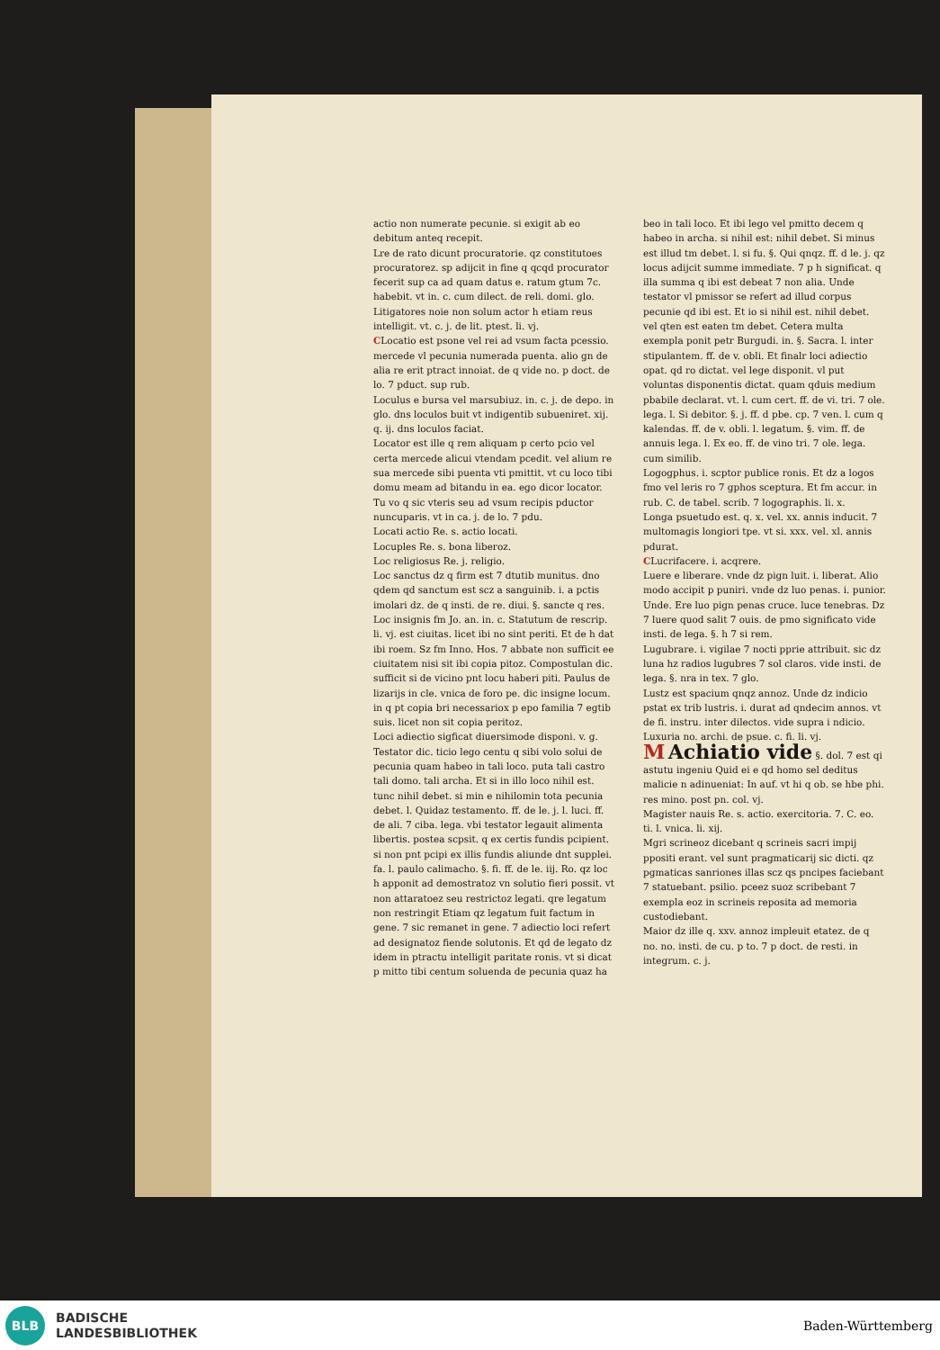actio non numerate pecunie. si exigit ab eo debitum anteq recepit.
Lre de rato dicunt procuratorie. qz constitutoes procuratorez. sp adijcit in fine q qcqd procurator fecerit sup ca ad quam datus e. ratum gtum 7c. habebit. vt in. c. cum dilect. de reli. domi. glo.
Litigatores noie non solum actor h etiam reus intelligit. vt. c. j. de lit. ptest. li. vj.
CLocatio est psone vel rei ad vsum facta pcessio. mercede vl pecunia numerada puenta. alio gn de alia re erit ptract innoiat. de q vide no. p doct. de lo. 7 pduct. sup rub.
Loculus e bursa vel marsubiuz. in. c. j. de depo. in glo. dns loculos buit vt indigentib subueniret. xij. q. ij. dns loculos faciat.
Locator est ille q rem aliquam p certo pcio vel certa mercede alicui vtendam pcedit. vel alium re sua mercede sibi puenta vti pmittit. vt cu loco tibi domu meam ad bitandu in ea. ego dicor locator. Tu vo q sic vteris seu ad vsum recipis pductor nuncuparis. vt in ca. j. de lo. 7 pdu.
Locati actio Re. s. actio locati.
Locuples Re. s. bona liberoz.
Loc religiosus Re. j. religio.
Loc sanctus dz q firm est 7 dtutib munitus. dno qdem qd sanctum est scz a sanguinib. i. a pctis imolari dz. de q insti. de re. diui. §. sancte q res.
Loc insignis fm Jo. an. in. c. Statutum de rescrip. li. vj. est ciuitas. licet ibi no sint periti. Et de h dat ibi roem. Sz fm Inno. Hos. 7 abbate non sufficit ee ciuitatem nisi sit ibi copia pitoz. Compostulan dic. sufficit si de vicino pnt locu haberi piti. Paulus de lizarijs in cle. vnica de foro pe. dic insigne locum. in q pt copia bri necessariox p epo familia 7 egtib suis. licet non sit copia peritoz.
Loci adiectio sigficat diuersimode disponi. v. g. Testator dic. ticio lego centu q sibi volo solui de pecunia quam habeo in tali loco. puta tali castro tali domo. tali archa. Et si in illo loco nihil est. tunc nihil debet. si min e nihilomin tota pecunia debet. l. Quidaz testamento. ff. de le. j. l. luci. ff. de ali. 7 ciba. lega. vbi testator legauit alimenta libertis. postea scpsit. q ex certis fundis pcipient. si non pnt pcipi ex illis fundis aliunde dnt supplei. fa. l. paulo calimacho. §. fi. ff. de le. iij. Ro. qz loc h apponit ad demostratoz vn solutio fieri possit. vt non attaratoez seu restrictoz legati. qre legatum non restringit Etiam qz legatum fuit factum in gene. 7 sic remanet in gene. 7 adiectio loci refert ad designatoz fiende solutonis. Et qd de legato dz idem in ptractu intelligit paritate ronis. vt si dicat p mitto tibi centum soluenda de pecunia quaz ha
beo in tali loco. Et ibi lego vel pmitto decem q habeo in archa. si nihil est: nihil debet. Si minus est illud tm debet. l. si fu. §. Qui qnqz. ff. d le. j. qz locus adijcit summe immediate. 7 p h significat. q illa summa q ibi est debeat 7 non alia. Unde testator vl pmissor se refert ad illud corpus pecunie qd ibi est. Et io si nihil est. nihil debet. vel qten est eaten tm debet. Cetera multa exempla ponit petr Burgudi. in. §. Sacra. l. inter stipulantem. ff. de v. obli. Et finalr loci adiectio opat. qd ro dictat. vel lege disponit. vl put voluntas disponentis dictat. quam qduis medium pbabile declarat. vt. l. cum cert. ff. de vi. tri. 7 ole. lega. l. Si debitor. §. j. ff. d pbe. cp. 7 ven. l. cum q kalendas. ff. de v. obli. l. legatum. §. vim. ff. de annuis lega. l. Ex eo. ff. de vino tri. 7 ole. lega. cum similib.
Logogphus. i. scptor publice ronis. Et dz a logos fmo vel leris ro 7 gphos sceptura. Et fm accur. in rub. C. de tabel. scrib. 7 logographis. li. x.
Longa psuetudo est. q. x. vel. xx. annis inducit. 7 multomagis longiori tpe. vt si. xxx. vel. xl. annis pdurat.
CLucrifacere. i. acqrere.
Luere e liberare. vnde dz pign luit. i. liberat. Alio modo accipit p puniri. vnde dz luo penas. i. punior. Unde. Ere luo pign penas cruce. luce tenebras. Dz 7 luere quod salit 7 ouis. de pmo significato vide insti. de lega. §. h 7 si rem.
Lugubrare. i. vigilae 7 nocti pprie attribuit. sic dz luna hz radios lugubres 7 sol claros. vide insti. de lega. §. nra in tex. 7 glo.
Lustz est spacium qnqz annoz. Unde dz indicio pstat ex trib lustris. i. durat ad qndecim annos. vt de fi. instru. inter dilectos. vide supra i ndicio.
Luxuria no. archi. de psue. c. fi. li. vj.
M Achiatio vide §. dol. 7 est qi astutu ingeniu Quid ei e qd homo sel deditus malicie n adinueniat: In auf. vt hi q ob. se hbe phi. res mino. post pn. col. vj.
Magister nauis Re. s. actio. exercitoria. 7. C. eo. ti. l. vnica. li. xij.
Mgri scrineoz dicebant q scrineis sacri impij ppositi erant. vel sunt pragmaticarij sic dicti. qz pgmaticas sanriones illas scz qs pncipes faciebant 7 statuebant. psilio. pceez suoz scribebant 7 exempla eoz in scrineis reposita ad memoria custodiebant.
Maior dz ille q. xxv. annoz impleuit etatez. de q no. no. insti. de cu. p to. 7 p doct. de resti. in integrum. c. j.
BLB
BADISCHE
LANDESBIBLIOTHEK
Baden-Württemberg